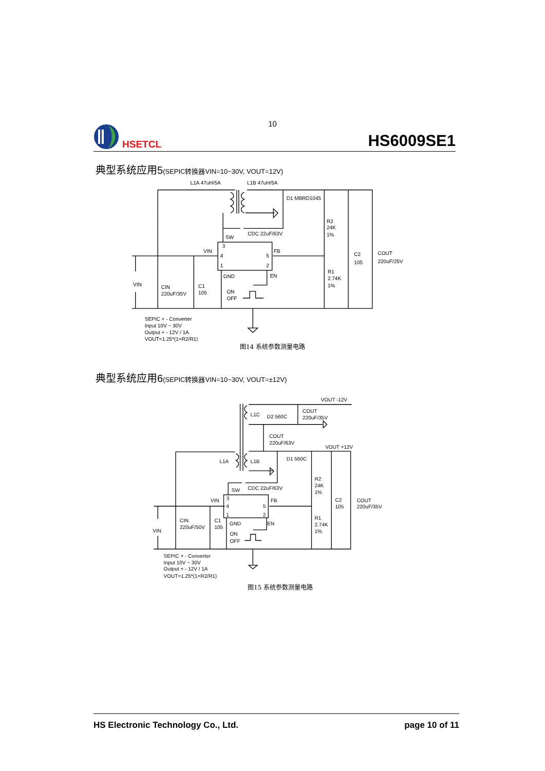10
HSETCL
HS6009SE1
典型系统应用5(SEPIC转换器VIN=10~30V, VOUT=12V)
L1A 47uH/5A
L1B 47uH/5A
D1 MBRD1045
R2
24K
1%
CDC 22uF/63V
SW
VIN
FB
3
4
5
1
2
C2
105
COUT
220uF/25V
GND
EN
R1
2.74K
1%
VIN
CIN
220uF/35V
C1
105
ON
OFF
SEPIC + - Converter
Input 10V ~ 30V
Output + - 12V / 1A
VOUT=1.25*(1+R2/R1)
图14 系统参数测量电路
典型系统应用6(SEPIC转换器VIN=10~30V, VOUT=±12V)
VOUT -12V
L1C
D2 560C
COUT
220uF/35V
COUT
220uF/63V
VOUT +12V
L1A
L1B
D1 560C
R2
24K
1%
SW
CDC 22uF/63V
VIN
FB
3
4
5
1
2
C2
105
COUT
220uF/35V
R1
2.74K
1%
CIN
220uF/50V
C1
105
GND
EN
VIN
ON
OFF
SEPIC + - Converter
Input 10V ~ 30V
Output + - 12V / 1A
VOUT=1.25*(1+R2/R1)
图15 系统参数测量电路
HS Electronic Technology Co., Ltd. page 10 of 11